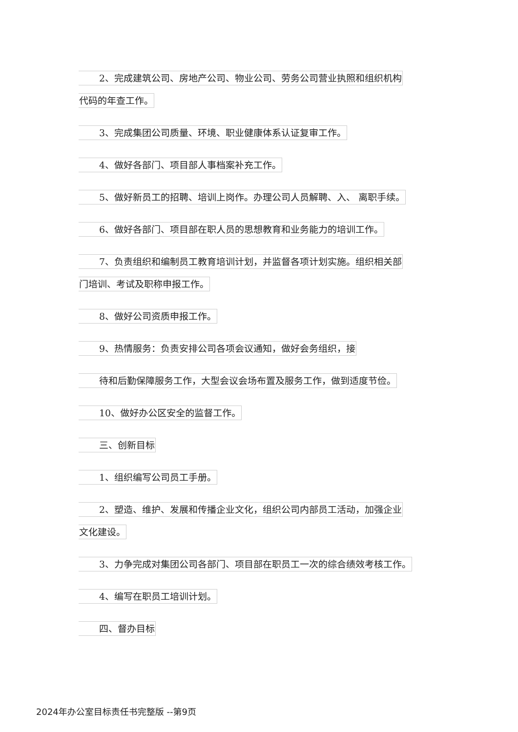2、完成建筑公司、房地产公司、物业公司、劳务公司营业执照和组织机构
代码的年查工作。
3、完成集团公司质量、环境、职业健康体系认证复审工作。
4、做好各部门、项目部人事档案补充工作。
5、做好新员工的招聘、培训上岗作。办理公司人员解聘、入、 离职手续。
6、做好各部门、项目部在职人员的思想教育和业务能力的培训工作。
7、负责组织和编制员工教育培训计划，并监督各项计划实施。组织相关部
门培训、考试及职称申报工作。
8、做好公司资质申报工作。
9、热情服务：负责安排公司各项会议通知，做好会务组织，接
待和后勤保障服务工作，大型会议会场布置及服务工作，做到适度节俭。
10、做好办公区安全的监督工作。
三、创新目标
1、组织编写公司员工手册。
2、塑造、维护、发展和传播企业文化，组织公司内部员工活动，加强企业
文化建设。
3、力争完成对集团公司各部门、项目部在职员工一次的综合绩效考核工作。
4、编写在职员工培训计划。
四、督办目标
2024年办公室目标责任书完整版 --第9页